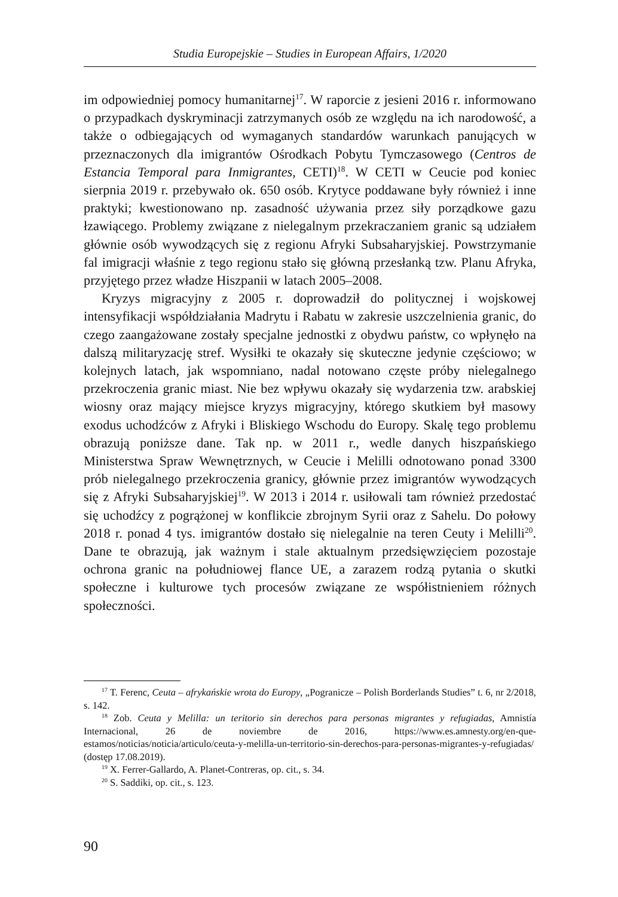Studia Europejskie – Studies in European Affairs, 1/2020
im odpowiedniej pomocy humanitarnej<sup>17</sup>. W raporcie z jesieni 2016 r. informowano o przypadkach dyskryminacji zatrzymanych osób ze względu na ich narodowość, a także o odbiegających od wymaganych standardów warunkach panujących w przeznaczonych dla imigrantów Ośrodkach Pobytu Tymczasowego (Centros de Estancia Temporal para Inmigrantes, CETI)<sup>18</sup>. W CETI w Ceucie pod koniec sierpnia 2019 r. przebywało ok. 650 osób. Krytyce poddawane były również i inne praktyki; kwestionowano np. zasadność używania przez siły porządkowe gazu łzawiącego. Problemy związane z nielegalnym przekraczaniem granic są udziałem głównie osób wywodzących się z regionu Afryki Subsaharyjskiej. Powstrzymanie fal imigracji właśnie z tego regionu stało się główną przesłanką tzw. Planu Afryka, przyjętego przez władze Hiszpanii w latach 2005–2008.
Kryzys migracyjny z 2005 r. doprowadził do politycznej i wojskowej intensyfikacji współdziałania Madrytu i Rabatu w zakresie uszczelnienia granic, do czego zaangażowane zostały specjalne jednostki z obydwu państw, co wpłynęło na dalszą militaryzację stref. Wysiłki te okazały się skuteczne jedynie częściowo; w kolejnych latach, jak wspomniano, nadal notowano częste próby nielegalnego przekroczenia granic miast. Nie bez wpływu okazały się wydarzenia tzw. arabskiej wiosny oraz mający miejsce kryzys migracyjny, którego skutkiem był masowy exodus uchodźców z Afryki i Bliskiego Wschodu do Europy. Skalę tego problemu obrazują poniższe dane. Tak np. w 2011 r., wedle danych hiszpańskiego Ministerstwa Spraw Wewnętrznych, w Ceucie i Melilli odnotowano ponad 3300 prób nielegalnego przekroczenia granicy, głównie przez imigrantów wywodzących się z Afryki Subsaharyjskiej<sup>19</sup>. W 2013 i 2014 r. usiłowali tam również przedostać się uchodźcy z pogrążonej w konflikcie zbrojnym Syrii oraz z Sahelu. Do połowy 2018 r. ponad 4 tys. imigrantów dostało się nielegalnie na teren Ceuty i Melilli<sup>20</sup>. Dane te obrazują, jak ważnym i stale aktualnym przedsięwzięciem pozostaje ochrona granic na południowej flance UE, a zarazem rodzą pytania o skutki społeczne i kulturowe tych procesów związane ze współistnieniem różnych społeczności.
<sup>17</sup> T. Ferenc, Ceuta – afrykańskie wrota do Europy, „Pogranicze – Polish Borderlands Studies” t. 6, nr 2/2018, s. 142.
<sup>18</sup> Zob. Ceuta y Melilla: un teritorio sin derechos para personas migrantes y refugiadas, Amnistía Internacional, 26 de noviembre de 2016, https://www.es.amnesty.org/en-que-estamos/noticias/noticia/articulo/ceuta-y-melilla-un-territorio-sin-derechos-para-personas-migrantes-y-refugiadas/ (dostęp 17.08.2019).
<sup>19</sup> X. Ferrer-Gallardo, A. Planet-Contreras, op. cit., s. 34.
<sup>20</sup> S. Saddiki, op. cit., s. 123.
90